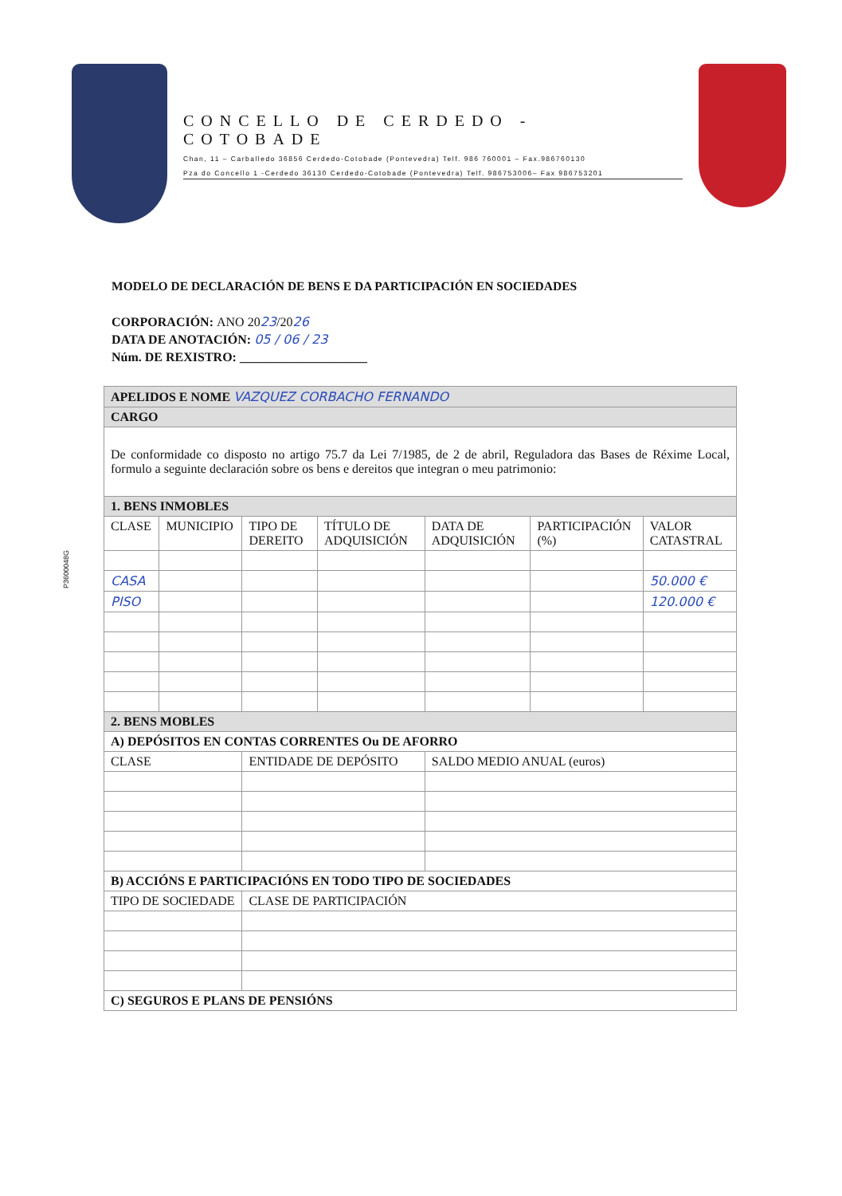P3600048G
CONCELLO DE CERDEDO - COTOBADE
Chan, 11 – Carballedo 36856 Cerdedo-Cotobade (Pontevedra) Telf. 986 760001 – Fax.986760130
Pza do Concello 1 -Cerdedo 36130 Cerdedo-Cotobade (Pontevedra) Telf. 986753006– Fax 986753201
MODELO DE DECLARACIÓN DE BENS E DA PARTICIPACIÓN EN SOCIEDADES
CORPORACIÓN: ANO 2023/2026
DATA DE ANOTACIÓN: 05 / 06 / 23
Núm. DE REXISTRO: ____________________
| APELIDOS E NOME VAZQUEZ CORBACHO FERNANDO | | | | | | |
| CARGO | | | | | | |
| De conformidade co disposto no artigo 75.7 da Lei 7/1985, de 2 de abril, Reguladora das Bases de Réxime Local, formulo a seguinte declaración sobre os bens e dereitos que integran o meu patrimonio: | | | | | | |
| 1. BENS INMOBLES | | | | | | |
| CLASE | MUNICIPIO | TIPO DE DEREITO | TÍTULO DE ADQUISICIÓN | DATA DE ADQUISICIÓN | PARTICIPACIÓN (%) | VALOR CATASTRAL |
| CASA | | | | | | 50.000 € |
| PISO | | | | | | 120.000 € |
| 2. BENS MOBLES | | | | | | |
| A) DEPÓSITOS EN CONTAS CORRENTES Ou DE AFORRO | | | | | | |
| CLASE | | ENTIDADE DE DEPÓSITO | | SALDO MEDIO ANUAL (euros) | | |
| B) ACCIÓNS E PARTICIPACIÓNS EN TODO TIPO DE SOCIEDADES | | | | | | |
| TIPO DE SOCIEDADE | | CLASE DE PARTICIPACIÓN | | | | |
| C) SEGUROS E PLANS DE PENSIÓNS | | | | | | |